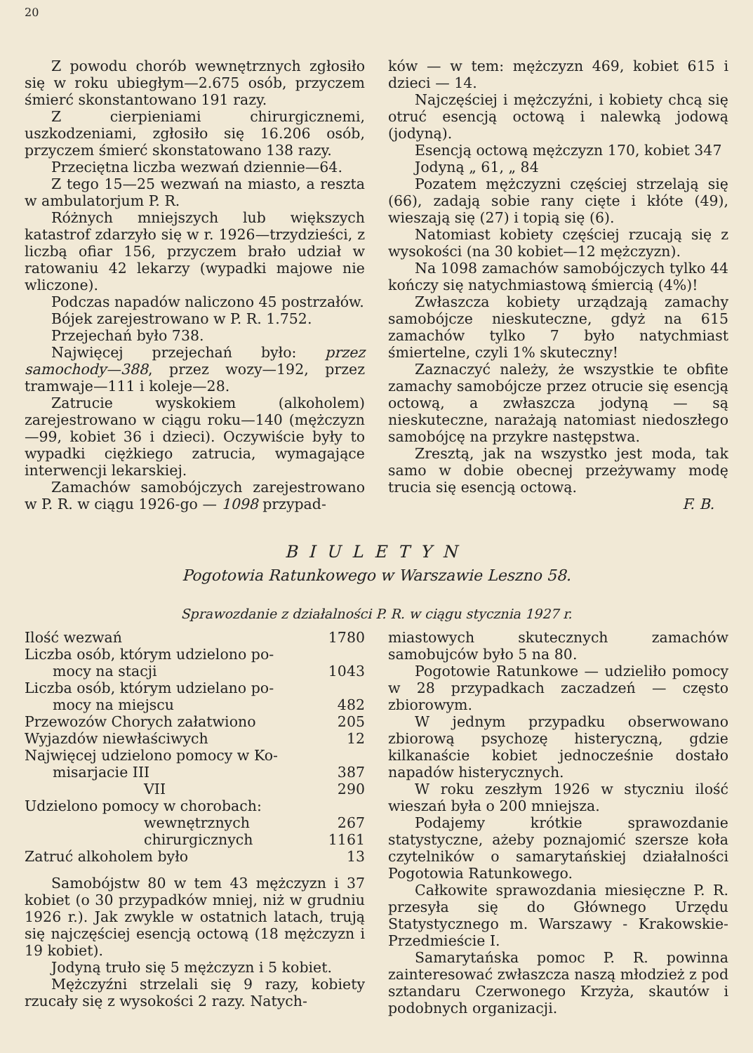20
Z powodu chorób wewnętrznych zgłosiło się w roku ubiegłym—2.675 osób, przyczem śmierć skonstantowano 191 razy.
Z cierpieniami chirurgicznemi, uszkodzeniami, zgłosiło się 16.206 osób, przyczem śmierć skonstatowano 138 razy.
Przeciętna liczba wezwań dziennie—64.
Z tego 15—25 wezwań na miasto, a reszta w ambulatorjum P. R.
Różnych mniejszych lub większych katastrof zdarzyło się w r. 1926—trzydzieści, z liczbą ofiar 156, przyczem brało udział w ratowaniu 42 lekarzy (wypadki majowe nie wliczone).
Podczas napadów naliczono 45 postrzałów.
Bójek zarejestrowano w P. R. 1.752.
Przejechań było 738.
Najwięcej przejechań było: przez samochody—388, przez wozy—192, przez tramwaje—111 i koleje—28.
Zatrucie wyskokiem (alkoholem) zarejestrowano w ciągu roku—140 (mężczyzn—99, kobiet 36 i dzieci). Oczywiście były to wypadki ciężkiego zatrucia, wymagające interwencji lekarskiej.
Zamachów samobójczych zarejestrowano w P. R. w ciągu 1926-go — 1098 przypad-
ków — w tem: mężczyzn 469, kobiet 615 i dzieci — 14.
Najczęściej i mężczyźni, i kobiety chcą się otruć esencją octową i nalewką jodową (jodyną).
Esencją octową mężczyzn 170, kobiet 347
Jodyną „ 61, „ 84
Pozatem mężczyzni częściej strzelają się (66), zadają sobie rany cięte i kłóte (49), wieszają się (27) i topią się (6).
Natomiast kobiety częściej rzucają się z wysokości (na 30 kobiet—12 mężczyzn).
Na 1098 zamachów samobójczych tylko 44 kończy się natychmiastową śmiercią (4%)!
Zwłaszcza kobiety urządzają zamachy samobójcze nieskuteczne, gdyż na 615 zamachów tylko 7 było natychmiast śmiertelne, czyli 1% skuteczny!
Zaznaczyć należy, że wszystkie te obfite zamachy samobójcze przez otrucie się esencją octową, a zwłaszcza jodyną — są nieskuteczne, narażają natomiast niedoszłego samobójcę na przykre następstwa.
Zresztą, jak na wszystko jest moda, tak samo w dobie obecnej przeżywamy modę trucia się esencją octową.
F. B.
BIULETYN
Pogotowia Ratunkowego w Warszawie Leszno 58.
Sprawozdanie z działalności P. R. w ciągu stycznia 1927 r.
| Ilość wezwań | 1780 |
| Liczba osób, którym udzielono po- | |
| mocy na stacji | 1043 |
| Liczba osób, którym udzielano po- | |
| mocy na miejscu | 482 |
| Przewozów Chorych załatwiono | 205 |
| Wyjazdów niewłaściwych | 12 |
| Najwięcej udzielono pomocy w Ko- | |
| misarjacie III | 387 |
| VII | 290 |
| Udzielono pomocy w chorobach: | |
| wewnętrznych | 267 |
| chirurgicznych | 1161 |
| Zatruć alkoholem było | 13 |
Samobójstw 80 w tem 43 mężczyzn i 37 kobiet (o 30 przypadków mniej, niż w grudniu 1926 r.). Jak zwykle w ostatnich latach, trują się najczęściej esencją octową (18 mężczyzn i 19 kobiet).
Jodyną truło się 5 mężczyzn i 5 kobiet.
Mężczyźni strzelali się 9 razy, kobiety rzucały się z wysokości 2 razy. Natych-
miastowych skutecznych zamachów samobujców było 5 na 80.
Pogotowie Ratunkowe — udzieliło pomocy w 28 przypadkach zaczadzeń — często zbiorowym.
W jednym przypadku obserwowano zbiorową psychozę histeryczną, gdzie kilkanaście kobiet jednocześnie dostało napadów histerycznych.
W roku zeszłym 1926 w styczniu ilość wieszań była o 200 mniejsza.
Podajemy krótkie sprawozdanie statystyczne, ażeby poznajomić szersze koła czytelników o samarytańskiej działalności Pogotowia Ratunkowego.
Całkowite sprawozdania miesięczne P. R. przesyła się do Głównego Urzędu Statystycznego m. Warszawy - Krakowskie-Przedmieście I.
Samarytańska pomoc P. R. powinna zainteresować zwłaszcza naszą młodzież z pod sztandaru Czerwonego Krzyża, skautów i podobnych organizacji.